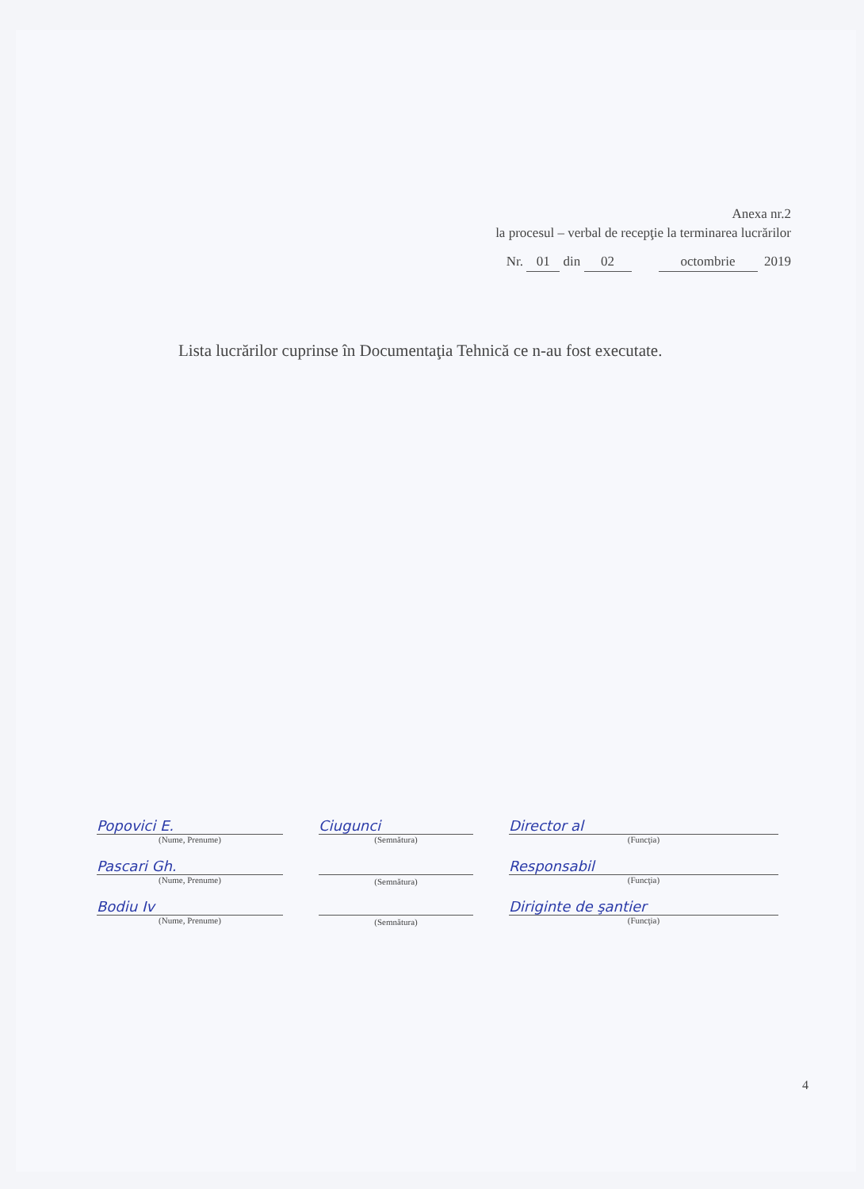Anexa nr.2
la procesul – verbal de recepţie la terminarea lucrărilor
Nr. 01 din 02 octombrie 2019
Lista lucrărilor cuprinse în Documentaţia Tehnică ce n-au fost executate.
Popovici E.
(Nume, Prenume)
Ciugunci
(Semnătura)
Director al
(Funcţia)
Pascari Gh.
(Nume, Prenume)
(Semnătura)
Responsabil
(Funcţia)
Bodiu Iv
(Nume, Prenume)
(Semnătura)
Diriginte de şantier
(Funcţia)
4